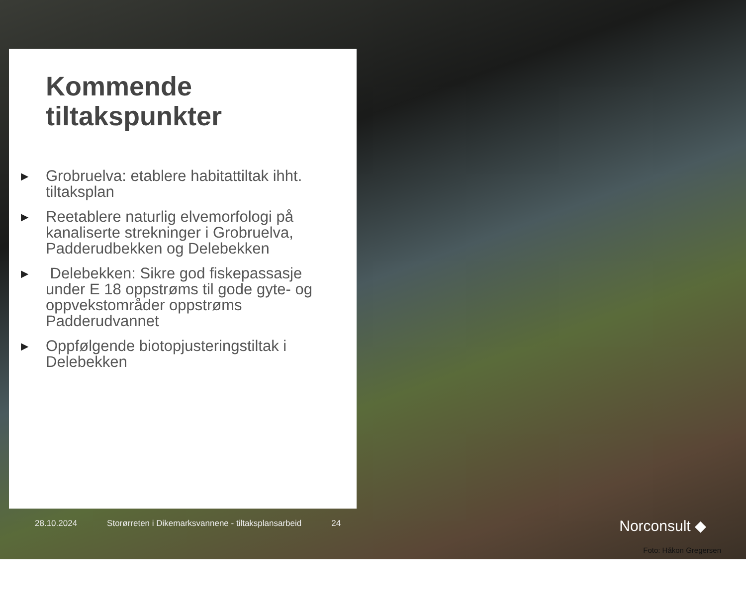Kommende tiltakspunkter
▶ Grobruelva: etablere habitattiltak ihht. tiltaksplan
▶ Reetablere naturlig elvemorfologi på kanaliserte strekninger i Grobruelva, Padderudbekken og Delebekken
▶ Delebekken: Sikre god fiskepassasje under E 18 oppstrøms til gode gyte- og oppvekstområder oppstrøms Padderudvannet
▶ Oppfølgende biotopjusteringstiltak i Delebekken
28.10.2024 Storørreten i Dikemarksvannene - tiltaksplansarbeid 24
Norconsult ◆
Foto: Håkon Gregersen